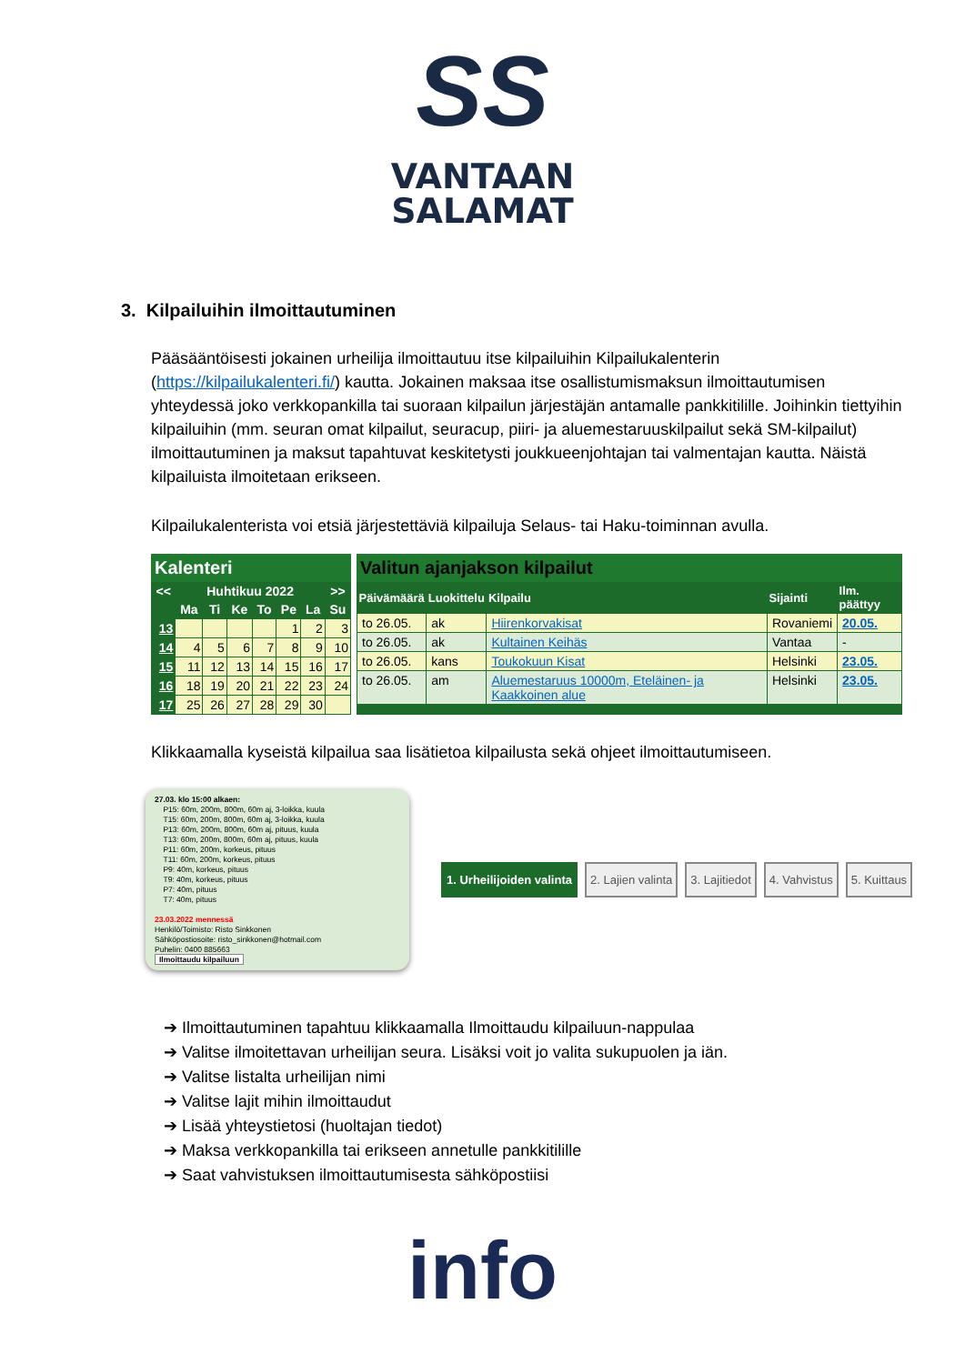SS
VANTAAN
SALAMAT
3. Kilpailuihin ilmoittautuminen
Pääsääntöisesti jokainen urheilija ilmoittautuu itse kilpailuihin Kilpailukalenterin (https://kilpailukalenteri.fi/) kautta. Jokainen maksaa itse osallistumismaksun ilmoittautumisen yhteydessä joko verkkopankilla tai suoraan kilpailun järjestäjän antamalle pankkitilille. Joihinkin tiettyihin kilpailuihin (mm. seuran omat kilpailut, seuracup, piiri- ja aluemestaruuskilpailut sekä SM-kilpailut) ilmoittautuminen ja maksut tapahtuvat keskitetysti joukkueenjohtajan tai valmentajan kautta. Näistä kilpailuista ilmoitetaan erikseen.
Kilpailukalenterista voi etsiä järjestettäviä kilpailuja Selaus- tai Haku-toiminnan avulla.
Kalenteri
| << | Huhtikuu 2022 | | | | | | >> |
| --- | --- | --- | --- | --- | --- | --- | --- |
| | Ma | Ti | Ke | To | Pe | La | Su |
| 13 | | | | | 1 | 2 | 3 |
| 14 | 4 | 5 | 6 | 7 | 8 | 9 | 10 |
| 15 | 11 | 12 | 13 | 14 | 15 | 16 | 17 |
| 16 | 18 | 19 | 20 | 21 | 22 | 23 | 24 |
| 17 | 25 | 26 | 27 | 28 | 29 | 30 | |
Valitun ajanjakson kilpailut
| Päivämäärä | Luokittelu | Kilpailu | Sijainti | Ilm. päättyy |
| --- | --- | --- | --- | --- |
| to 26.05. | ak | Hiirenkorvakisat | Rovaniemi | 20.05. |
| to 26.05. | ak | Kultainen Keihäs | Vantaa | - |
| to 26.05. | kans | Toukokuun Kisat | Helsinki | 23.05. |
| to 26.05. | am | Aluemestaruus 10000m, Eteläinen- ja Kaakkoinen alue | Helsinki | 23.05. |
Klikkaamalla kyseistä kilpailua saa lisätietoa kilpailusta sekä ohjeet ilmoittautumiseen.
27.03. klo 15:00 alkaen:
P15: 60m, 200m, 800m, 60m aj, 3-loikka, kuula
T15: 60m, 200m, 800m, 60m aj, 3-loikka, kuula
P13: 60m, 200m, 800m, 60m aj, pituus, kuula
T13: 60m, 200m, 800m, 60m aj, pituus, kuula
P11: 60m, 200m, korkeus, pituus
T11: 60m, 200m, korkeus, pituus
P9: 40m, korkeus, pituus
T9: 40m, korkeus, pituus
P7: 40m, pituus
T7: 40m, pituus
23.03.2022 mennessä
Henkilö/Toimisto: Risto Sinkkonen
Sähköpostiosoite: risto_sinkkonen@hotmail.com
Puhelin: 0400 885663
Ilmoittaudu kilpailuun
1. Urheilijoiden valinta 2. Lajien valinta 3. Lajitiedot 4. Vahvistus 5. Kuittaus
➔ Ilmoittautuminen tapahtuu klikkaamalla Ilmoittaudu kilpailuun-nappulaa
➔ Valitse ilmoitettavan urheilijan seura. Lisäksi voit jo valita sukupuolen ja iän.
➔ Valitse listalta urheilijan nimi
➔ Valitse lajit mihin ilmoittaudut
➔ Lisää yhteystietosi (huoltajan tiedot)
➔ Maksa verkkopankilla tai erikseen annetulle pankkitilille
➔ Saat vahvistuksen ilmoittautumisesta sähköpostiisi
info